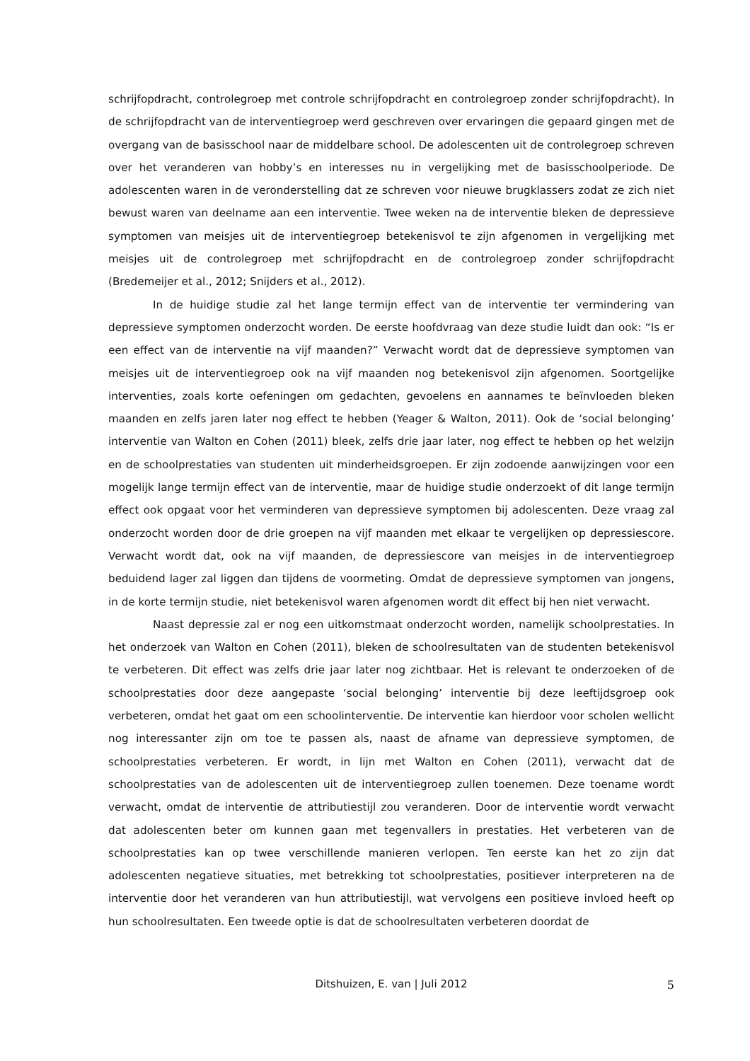schrijfopdracht, controlegroep met controle schrijfopdracht en controlegroep zonder schrijfopdracht). In de schrijfopdracht van de interventiegroep werd geschreven over ervaringen die gepaard gingen met de overgang van de basisschool naar de middelbare school. De adolescenten uit de controlegroep schreven over het veranderen van hobby’s en interesses nu in vergelijking met de basisschoolperiode. De adolescenten waren in de veronderstelling dat ze schreven voor nieuwe brugklassers zodat ze zich niet bewust waren van deelname aan een interventie. Twee weken na de interventie bleken de depressieve symptomen van meisjes uit de interventiegroep betekenisvol te zijn afgenomen in vergelijking met meisjes uit de controlegroep met schrijfopdracht en de controlegroep zonder schrijfopdracht (Bredemeijer et al., 2012; Snijders et al., 2012).
In de huidige studie zal het lange termijn effect van de interventie ter vermindering van depressieve symptomen onderzocht worden. De eerste hoofdvraag van deze studie luidt dan ook: “Is er een effect van de interventie na vijf maanden?” Verwacht wordt dat de depressieve symptomen van meisjes uit de interventiegroep ook na vijf maanden nog betekenisvol zijn afgenomen. Soortgelijke interventies, zoals korte oefeningen om gedachten, gevoelens en aannames te beïnvloeden bleken maanden en zelfs jaren later nog effect te hebben (Yeager & Walton, 2011). Ook de ‘social belonging’ interventie van Walton en Cohen (2011) bleek, zelfs drie jaar later, nog effect te hebben op het welzijn en de schoolprestaties van studenten uit minderheidsgroepen. Er zijn zodoende aanwijzingen voor een mogelijk lange termijn effect van de interventie, maar de huidige studie onderzoekt of dit lange termijn effect ook opgaat voor het verminderen van depressieve symptomen bij adolescenten. Deze vraag zal onderzocht worden door de drie groepen na vijf maanden met elkaar te vergelijken op depressiescore. Verwacht wordt dat, ook na vijf maanden, de depressiescore van meisjes in de interventiegroep beduidend lager zal liggen dan tijdens de voormeting. Omdat de depressieve symptomen van jongens, in de korte termijn studie, niet betekenisvol waren afgenomen wordt dit effect bij hen niet verwacht.
Naast depressie zal er nog een uitkomstmaat onderzocht worden, namelijk schoolprestaties. In het onderzoek van Walton en Cohen (2011), bleken de schoolresultaten van de studenten betekenisvol te verbeteren. Dit effect was zelfs drie jaar later nog zichtbaar. Het is relevant te onderzoeken of de schoolprestaties door deze aangepaste ‘social belonging’ interventie bij deze leeftijdsgroep ook verbeteren, omdat het gaat om een schoolinterventie. De interventie kan hierdoor voor scholen wellicht nog interessanter zijn om toe te passen als, naast de afname van depressieve symptomen, de schoolprestaties verbeteren. Er wordt, in lijn met Walton en Cohen (2011), verwacht dat de schoolprestaties van de adolescenten uit de interventiegroep zullen toenemen. Deze toename wordt verwacht, omdat de interventie de attributiestijl zou veranderen. Door de interventie wordt verwacht dat adolescenten beter om kunnen gaan met tegenvallers in prestaties. Het verbeteren van de schoolprestaties kan op twee verschillende manieren verlopen. Ten eerste kan het zo zijn dat adolescenten negatieve situaties, met betrekking tot schoolprestaties, positiever interpreteren na de interventie door het veranderen van hun attributiestijl, wat vervolgens een positieve invloed heeft op hun schoolresultaten. Een tweede optie is dat de schoolresultaten verbeteren doordat de
Ditshuizen, E. van | Juli 2012 5